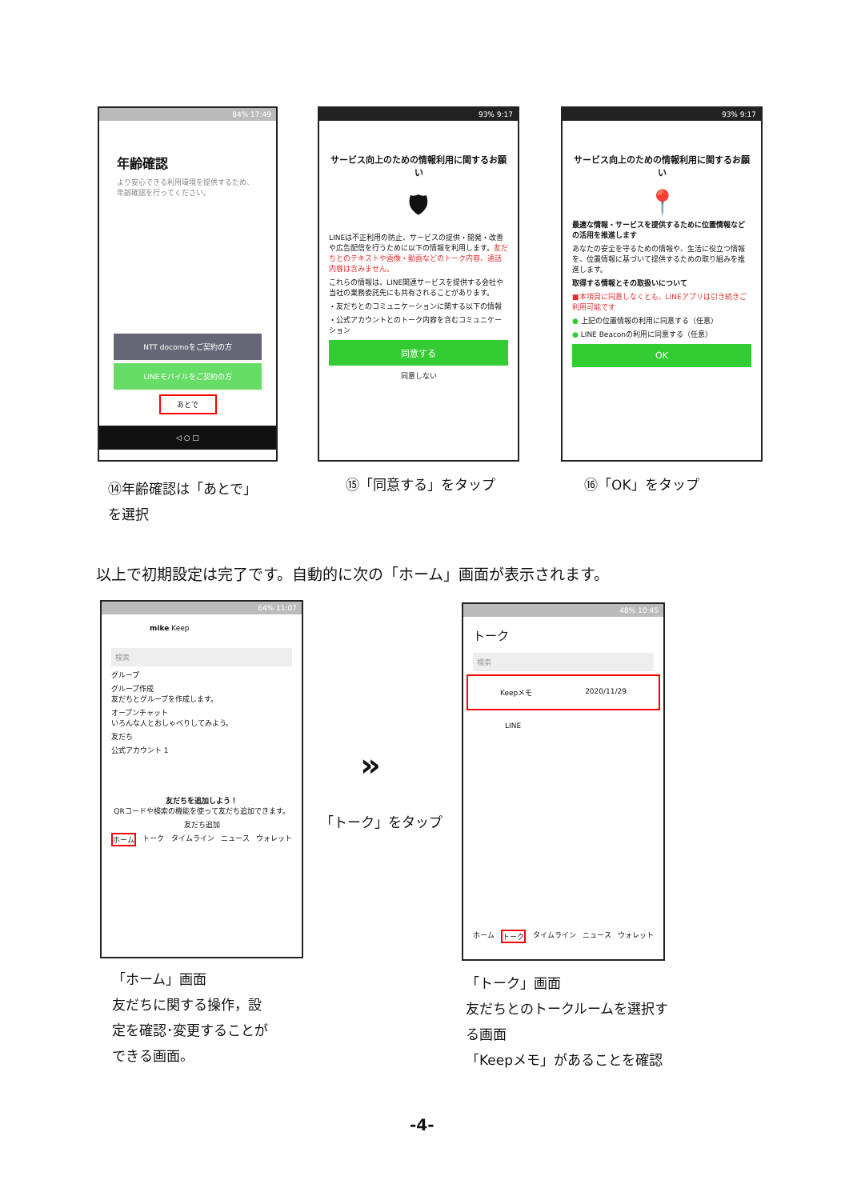84% 17:49
年齢確認
より安心できる利用環境を提供するため、年齢確認を行ってください。
NTT docomoをご契約の方
LINEモバイルをご契約の方
あとで
◁ ○ □
93% 9:17
サービス向上のための情報利用に関するお願い
🛡
LINEは不正利用の防止、サービスの提供・開発・改善や広告配信を行うために以下の情報を利用します。友だちとのテキストや画像・動画などのトーク内容、通話内容は含みません。
これらの情報は、LINE関連サービスを提供する会社や当社の業務委託先にも共有されることがあります。
・友だちとのコミュニケーションに関する以下の情報
・公式アカウントとのトーク内容を含むコミュニケーション
同意する
同意しない
93% 9:17
サービス向上のための情報利用に関するお願い
📍
最適な情報・サービスを提供するために位置情報などの活用を推進します
あなたの安全を守るための情報や、生活に役立つ情報を、位置情報に基づいて提供するための取り組みを推進します。
取得する情報とその取扱いについて
■本項目に同意しなくとも、LINEアプリは引き続きご利用可能です
● 上記の位置情報の利用に同意する（任意）
● LINE Beaconの利用に同意する（任意）
OK
⑭年齢確認は「あとで」
を選択
⑮「同意する」をタップ ⑯「OK」をタップ
以上で初期設定は完了です。自動的に次の「ホーム」画面が表示されます。
64% 11:07
mike Keep
検索
グループ
グループ作成
友だちとグループを作成します。
オープンチャット
いろんな人とおしゃべりしてみよう。
友だち
公式アカウント 1
友だちを追加しよう！
QRコードや検索の機能を使って友だち追加できます。
友だち追加
ホーム トーク タイムライン ニュース ウォレット
»
「トーク」をタップ
48% 10:45
トーク
検索
Keepメモ 2020/11/29
LINE
ホーム トーク タイムライン ニュース ウォレット
「ホーム」画面
友だちに関する操作，設
定を確認･変更することが
できる画面。
「トーク」画面
友だちとのトークルームを選択す
る画面
「Keepメモ」があることを確認
-4-